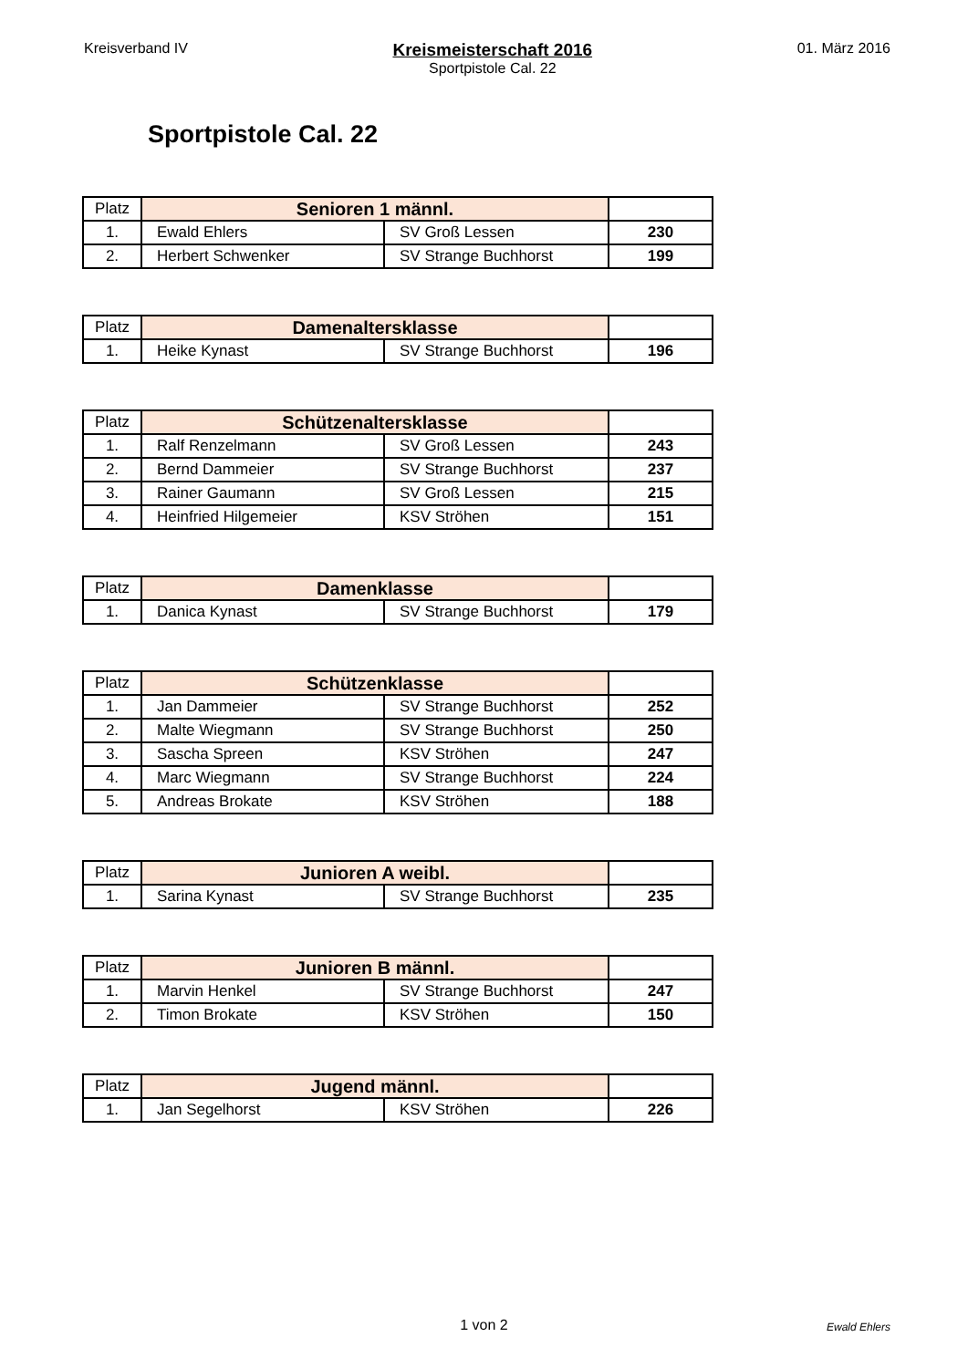Kreisverband IV
Kreismeisterschaft 2016
Sportpistole Cal. 22
01. März 2016
Sportpistole Cal. 22
| Platz | Senioren 1 männl. | | |
| --- | --- | --- | --- |
| 1. | Ewald Ehlers | SV Groß Lessen | 230 |
| 2. | Herbert Schwenker | SV Strange Buchhorst | 199 |
| Platz | Damenaltersklasse | | |
| --- | --- | --- | --- |
| 1. | Heike Kynast | SV Strange Buchhorst | 196 |
| Platz | Schützenaltersklasse | | |
| --- | --- | --- | --- |
| 1. | Ralf Renzelmann | SV Groß Lessen | 243 |
| 2. | Bernd Dammeier | SV Strange Buchhorst | 237 |
| 3. | Rainer Gaumann | SV Groß Lessen | 215 |
| 4. | Heinfried Hilgemeier | KSV Ströhen | 151 |
| Platz | Damenklasse | | |
| --- | --- | --- | --- |
| 1. | Danica Kynast | SV Strange Buchhorst | 179 |
| Platz | Schützenklasse | | |
| --- | --- | --- | --- |
| 1. | Jan Dammeier | SV Strange Buchhorst | 252 |
| 2. | Malte Wiegmann | SV Strange Buchhorst | 250 |
| 3. | Sascha Spreen | KSV Ströhen | 247 |
| 4. | Marc Wiegmann | SV Strange Buchhorst | 224 |
| 5. | Andreas Brokate | KSV Ströhen | 188 |
| Platz | Junioren A weibl. | | |
| --- | --- | --- | --- |
| 1. | Sarina Kynast | SV Strange Buchhorst | 235 |
| Platz | Junioren B männl. | | |
| --- | --- | --- | --- |
| 1. | Marvin Henkel | SV Strange Buchhorst | 247 |
| 2. | Timon Brokate | KSV Ströhen | 150 |
| Platz | Jugend männl. | | |
| --- | --- | --- | --- |
| 1. | Jan Segelhorst | KSV Ströhen | 226 |
1 von 2 Ewald Ehlers